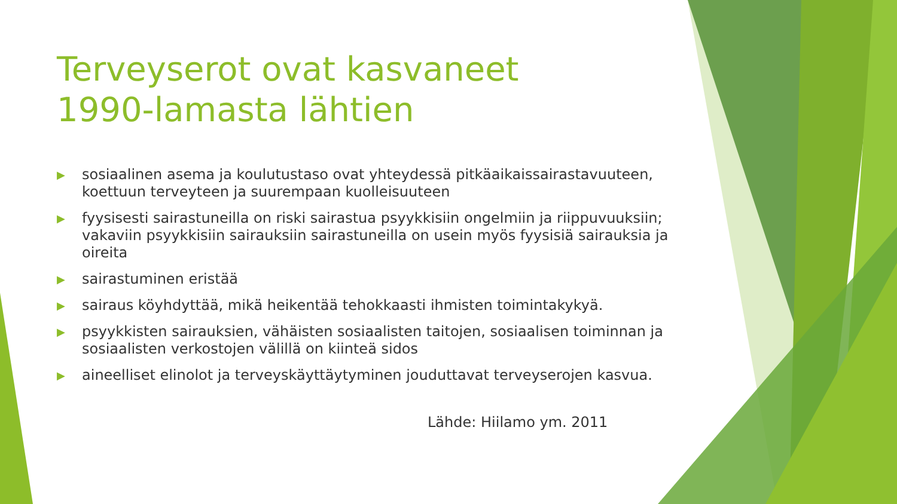Terveyserot ovat kasvaneet 1990-lamasta lähtien
▶ sosiaalinen asema ja koulutustaso ovat yhteydessä pitkäaikaissairastavuuteen, koettuun terveyteen ja suurempaan kuolleisuuteen
▶ fyysisesti sairastuneilla on riski sairastua psyykkisiin ongelmiin ja riippuvuuksiin; vakaviin psyykkisiin sairauksiin sairastuneilla on usein myös fyysisiä sairauksia ja oireita
▶ sairastuminen eristää
▶ sairaus köyhdyttää, mikä heikentää tehokkaasti ihmisten toimintakykyä.
▶ psyykkisten sairauksien, vähäisten sosiaalisten taitojen, sosiaalisen toiminnan ja sosiaalisten verkostojen välillä on kiinteä sidos
▶ aineelliset elinolot ja terveyskäyttäytyminen jouduttavat terveyserojen kasvua.
Lähde: Hiilamo ym. 2011